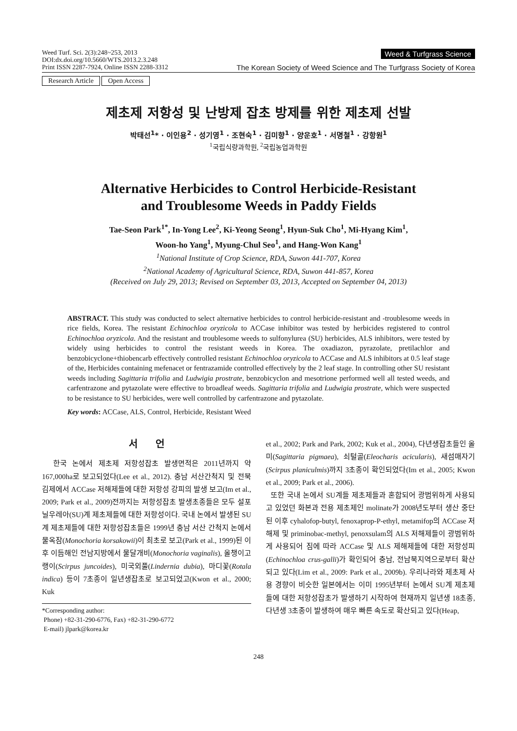Weed Turf. Sci. 2(3):248~253, 2013
DOI:dx.doi.org/10.5660/WTS.2013.2.3.248
Print ISSN 2287-7924, Online ISSN 2288-3312
Weed & Turfgrass Science
The Korean Society of Weed Science and The Turfgrass Society of Korea
Research Article Open Access
제초제 저항성 및 난방제 잡초 방제를 위한 제초제 선발
박태선<sup>1</sup>* · 이인용<sup>2</sup> · 성기영<sup>1</sup> · 조현숙<sup>1</sup> · 김미향<sup>1</sup> · 양운호<sup>1</sup> · 서명철<sup>1</sup> · 강항원<sup>1</sup>
<sup>1</sup> 국립식량과학원, <sup>2</sup>국립농업과학원
Alternative Herbicides to Control Herbicide-Resistant
and Troublesome Weeds in Paddy Fields
Tae-Seon Park<sup>1*</sup>, In-Yong Lee<sup>2</sup>, Ki-Yeong Seong<sup>1</sup>, Hyun-Suk Cho<sup>1</sup>, Mi-Hyang Kim<sup>1</sup>,
Woon-ho Yang<sup>1</sup>, Myung-Chul Seo<sup>1</sup>, and Hang-Won Kang<sup>1</sup>
<sup>1</sup> National Institute of Crop Science, RDA, Suwon 441-707, Korea
<sup>2</sup> National Academy of Agricultural Science, RDA, Suwon 441-857, Korea
(Received on July 29, 2013; Revised on September 03, 2013, Accepted on September 04, 2013)
ABSTRACT. This study was conducted to select alternative herbicides to control herbicide-resistant and -troublesome weeds in rice fields, Korea. The resistant Echinochloa oryzicola to ACCase inhibitor was tested by herbicides registered to control Echinochloa oryzicola. And the resistant and troublesome weeds to sulfonylurea (SU) herbicides, ALS inhibitors, were tested by widely using herbicides to control the resistant weeds in Korea. The oxadiazon, pyrazolate, pretilachlor and benzobicyclone+thiobencarb effectively controlled resistant Echinochloa oryzicola to ACCase and ALS inhibitors at 0.5 leaf stage of the, Herbicides containing mefenacet or fentrazamide controlled effectively by the 2 leaf stage. In controlling other SU resistant weeds including Sagittaria trifolia and Ludwigia prostrate, benzobicyclon and mesotrione performed well all tested weeds, and carfentrazone and pytazolate were effective to broadleaf weeds. Sagittaria trifolia and Ludwigia prostrate, which were suspected to be resistance to SU herbicides, were well controlled by carfentrazone and pytazolate.
Key words: ACCase, ALS, Control, Herbicide, Resistant Weed
서 언
한국 논에서 제초제 저항성잡초 발생면적은 2011년까지 약 167,000ha로 보고되었다(Lee et al., 2012). 충남 서산간척지 및 전북 김제에서 ACCase 저해제들에 대한 저항성 강피의 발생 보고(Im et al., 2009; Park et al., 2009)전까지는 저항성잡초 발생초종들은 모두 설포닐우레아(SU)계 제초제들에 대한 저항성이다. 국내 논에서 발생된 SU계 제초제들에 대한 저항성잡초들은 1999년 충남 서산 간척지 논에서 물옥잠(Monochoria korsakowii)이 최초로 보고(Park et al., 1999)된 이후 이듬해인 전남지방에서 물달개비(Monochoria vaginalis), 올챙이고랭이(Scirpus juncoides), 미국외풀(Lindernia dubia), 마디꽃(Rotala indica) 등이 7초종이 일년생잡초로 보고되었고(Kwon et al., 2000; Kuk
*Corresponding author:
Phone) +82-31-290-6776, Fax) +82-31-290-6772
E-mail) jlpark@korea.kr
et al., 2002; Park and Park, 2002; Kuk et al., 2004), 다년생잡초들인 올미(Sagittaria pigmaea), 쇠털골(Eleocharis acicularis), 새섬매자기(Scirpus planiculmis)까지 3초종이 확인되었다(Im et al., 2005; Kwon et al., 2009; Park et al., 2006).
또한 국내 논에서 SU계들 제초제들과 혼합되어 광범위하게 사용되고 있었던 화본과 전용 제초제인 molinate가 2008년도부터 생산 중단된 이후 cyhalofop-butyl, fenoxaprop-P-ethyl, metamifop의 ACCase 저해제 및 priminobac-methyl, penoxsulam의 ALS 저해제들이 광범위하게 사용되어 짐에 따라 ACCase 및 ALS 제해제들에 대한 저항성피(Echinochloa crus-galli)가 확인되어 충남, 전남북지역으로부터 확산되고 있다(Lim et al., 2009: Park et al., 2009b). 우리나라와 제초제 사용 경향이 비슷한 일본에서는 이미 1995년부터 논에서 SU계 제초제들에 대한 저항성잡초가 발생하기 시작하여 현재까지 일년생 18초종, 다년생 3초종이 발생하여 매우 빠른 속도로 확산되고 있다(Heap,
248